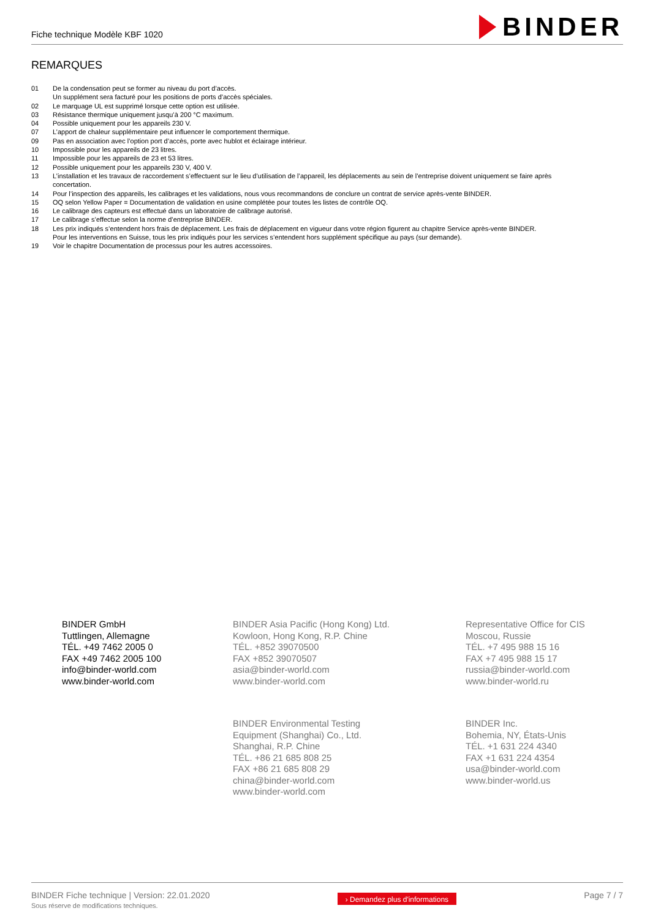Fiche technique Modèle KBF 1020
BINDER
REMARQUES
01 De la condensation peut se former au niveau du port d’accès.
Un supplément sera facturé pour les positions de ports d’accès spéciales.
02 Le marquage UL est supprimé lorsque cette option est utilisée.
03 Résistance thermique uniquement jusqu’à 200 °C maximum.
04 Possible uniquement pour les appareils 230 V.
07 L’apport de chaleur supplémentaire peut influencer le comportement thermique.
09 Pas en association avec l’option port d’accès, porte avec hublot et éclairage intérieur.
10 Impossible pour les appareils de 23 litres.
11 Impossible pour les appareils de 23 et 53 litres.
12 Possible uniquement pour les appareils 230 V, 400 V.
13 L’installation et les travaux de raccordement s’effectuent sur le lieu d’utilisation de l’appareil, les déplacements au sein de l’entreprise doivent uniquement se faire après concertation.
14 Pour l’inspection des appareils, les calibrages et les validations, nous vous recommandons de conclure un contrat de service après-vente BINDER.
15 OQ selon Yellow Paper = Documentation de validation en usine complétée pour toutes les listes de contrôle OQ.
16 Le calibrage des capteurs est effectué dans un laboratoire de calibrage autorisé.
17 Le calibrage s’effectue selon la norme d’entreprise BINDER.
18 Les prix indiqués s’entendent hors frais de déplacement. Les frais de déplacement en vigueur dans votre région figurent au chapitre Service après-vente BINDER.
Pour les interventions en Suisse, tous les prix indiqués pour les services s’entendent hors supplément spécifique au pays (sur demande).
19 Voir le chapitre Documentation de processus pour les autres accessoires.
BINDER GmbH
Tuttlingen, Allemagne
TÉL. +49 7462 2005 0
FAX +49 7462 2005 100
info@binder-world.com
www.binder-world.com
BINDER Asia Pacific (Hong Kong) Ltd.
Kowloon, Hong Kong, R.P. Chine
TÉL. +852 39070500
FAX +852 39070507
asia@binder-world.com
www.binder-world.com
Representative Office for CIS
Moscou, Russie
TÉL. +7 495 988 15 16
FAX +7 495 988 15 17
russia@binder-world.com
www.binder-world.ru
BINDER Environmental Testing
Equipment (Shanghai) Co., Ltd.
Shanghai, R.P. Chine
TÉL. +86 21 685 808 25
FAX +86 21 685 808 29
china@binder-world.com
www.binder-world.com
BINDER Inc.
Bohemia, NY, États-Unis
TÉL. +1 631 224 4340
FAX +1 631 224 4354
usa@binder-world.com
www.binder-world.us
BINDER Fiche technique | Version: 22.01.2020
Sous réserve de modifications techniques.
› Demandez plus d'informations
Page 7 / 7